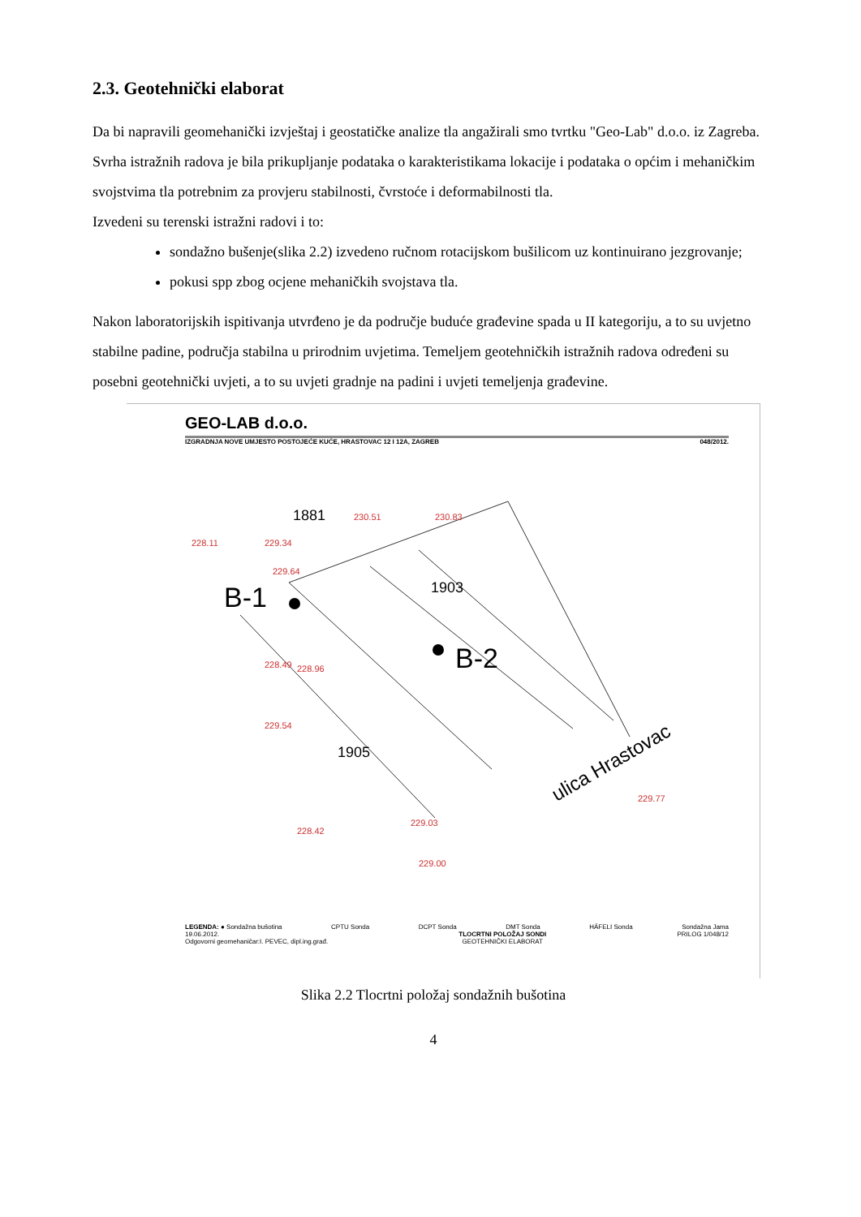2.3. Geotehnički elaborat
Da bi napravili geomehanički izvještaj i geostatičke analize tla angažirali smo tvrtku "Geo-Lab" d.o.o. iz Zagreba. Svrha istražnih radova je bila prikupljanje podataka o karakteristikama lokacije i podataka o općim i mehaničkim svojstvima tla potrebnim za provjeru stabilnosti, čvrstoće i deformabilnosti tla.
Izvedeni su terenski istražni radovi i to:
sondažno bušenje(slika 2.2) izvedeno ručnom rotacijskom bušilicom uz kontinuirano jezgrovanje;
pokusi spp zbog ocjene mehaničkih svojstava tla.
Nakon laboratorijskih ispitivanja utvrđeno je da područje buduće građevine spada u II kategoriju, a to su uvjetno stabilne padine, područja stabilna u prirodnim uvjetima. Temeljem geotehničkih istražnih radova određeni su posebni geotehnički uvjeti, a to su uvjeti gradnje na padini i uvjeti temeljenja građevine.
GEO-LAB d.o.o.
IZGRADNJA NOVE UMJESTO POSTOJEĆE KUĆE, HRASTOVAC 12 I 12A, ZAGREB 048/2012.
230.51
230.83
229.34
228.11
229.64
228.49
228.96
229.54
228.42
229.03
229.00
229.77
1881
1903
1905
B-1
B-2
ulica Hrastovac
LEGENDA: ● Sondažna bušotina CPTU Sonda DCPT Sonda DMT Sonda HÄFELI Sonda Sondažna Jama
19.06.2012.
Odgovorni geomehaničar:I. PEVEC, dipl.ing.građ. TLOCRTNI POLOŽAJ SONDI
GEOTEHNIČKI ELABORAT PRILOG 1/048/12
Slika 2.2 Tlocrtni položaj sondažnih bušotina
4